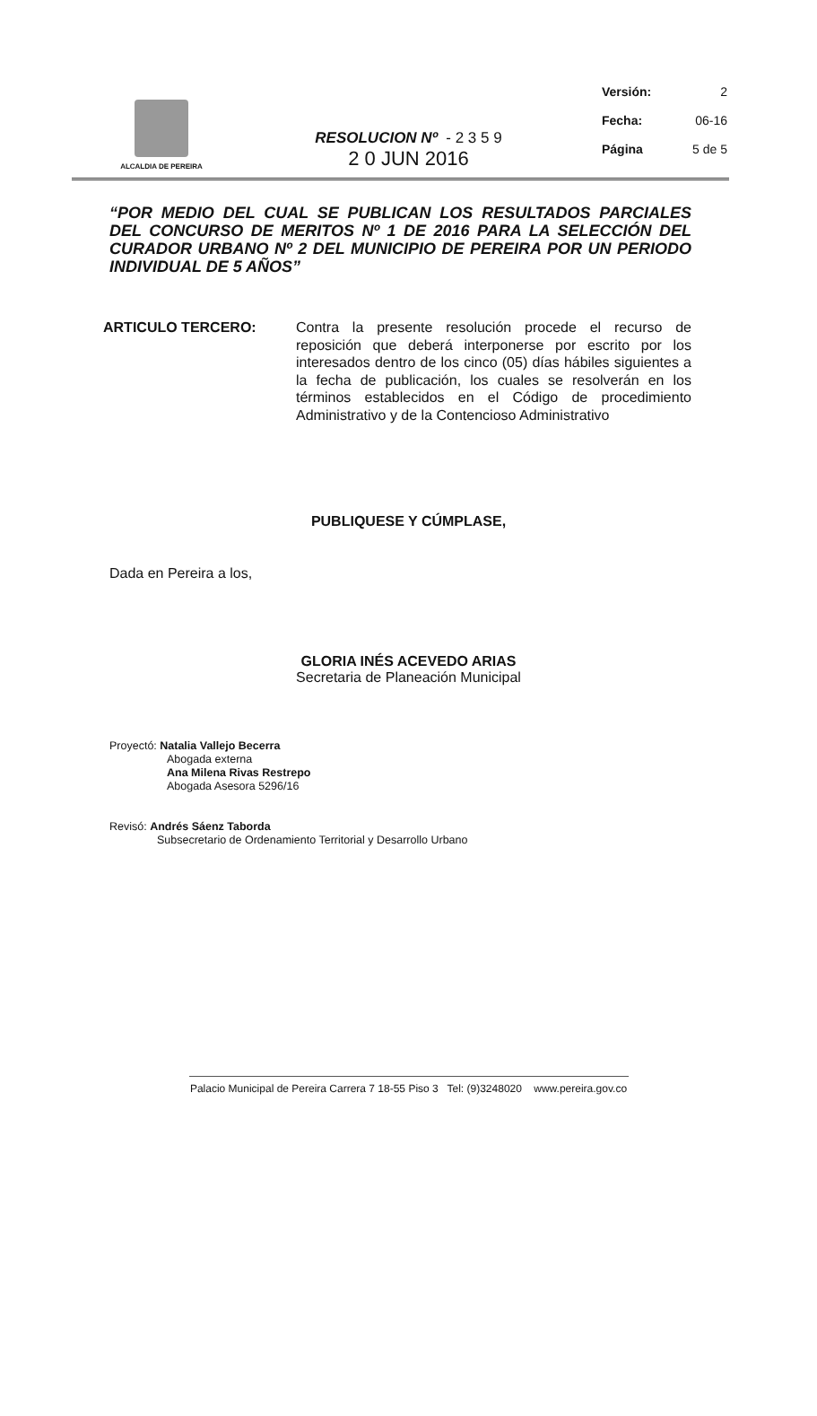ALCALDIA DE PEREIRA
RESOLUCION Nº - 2 3 5 9
2 0 JUN 2016
Versión: 2
Fecha: 06-16
Página 5 de 5
“POR MEDIO DEL CUAL SE PUBLICAN LOS RESULTADOS PARCIALES DEL CONCURSO DE MERITOS Nº 1 DE 2016 PARA LA SELECCIÓN DEL CURADOR URBANO Nº 2 DEL MUNICIPIO DE PEREIRA POR UN PERIODO INDIVIDUAL DE 5 AÑOS”
ARTICULO TERCERO: Contra la presente resolución procede el recurso de reposición que deberá interponerse por escrito por los interesados dentro de los cinco (05) días hábiles siguientes a la fecha de publicación, los cuales se resolverán en los términos establecidos en el Código de procedimiento Administrativo y de la Contencioso Administrativo
PUBLIQUESE Y CÚMPLASE,
Dada en Pereira a los,
GLORIA INÉS ACEVEDO ARIAS
Secretaria de Planeación Municipal
Proyectó: Natalia Vallejo Becerra
Abogada externa
Ana Milena Rivas Restrepo
Abogada Asesora 5296/16
Revisó: Andrés Sáenz Taborda
Subsecretario de Ordenamiento Territorial y Desarrollo Urbano
Palacio Municipal de Pereira Carrera 7 18-55 Piso 3 Tel: (9)3248020 www.pereira.gov.co